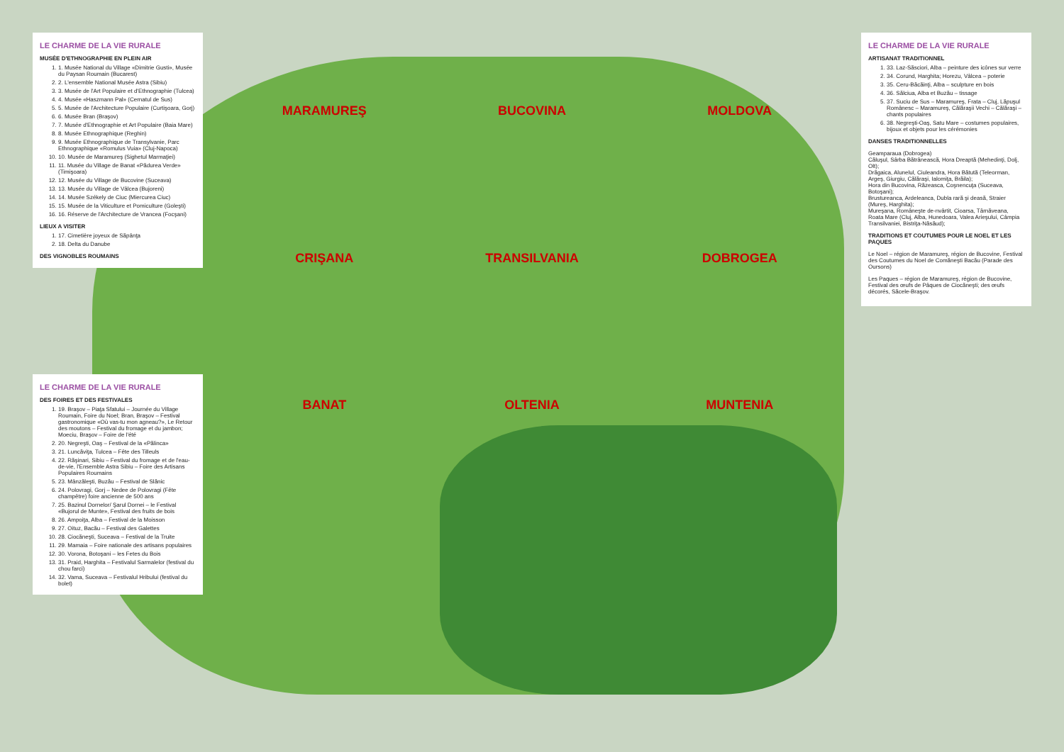LE CHARME DE LA VIE RURALE
MUSÉE D'ETHNOGRAPHIE EN PLEIN AIR
1. 1. Musée National du Village «Dimitrie Gusti», Musée du Paysan Roumain (Bucarest)
2. 2. L'ensemble National Musée Astra (Sibiu)
3. 3. Musée de l'Art Populaire et d'Ethnographie (Tulcea)
4. 4. Musée «Haszmann Pal» (Cernatul de Sus)
5. 5. Musée de l'Architecture Populaire (Curtişoara, Gorj)
6. 6. Musée Bran (Braşov)
7. 7. Musée d'Ethnographie et Art Populaire (Baia Mare)
8. 8. Musée Ethnographique (Reghin)
9. 9. Musée Ethnographique de Transylvanie, Parc Ethnographique «Romulus Vuia» (Cluj-Napoca)
10. 10. Musée de Maramureş (Sighetul Marmaţiei)
11. 11. Musée du Village de Banat «Pădurea Verde» (Timişoara)
12. 12. Musée du Village de Bucovine (Suceava)
13. 13. Musée du Village de Vâlcea (Bujoreni)
14. 14. Musée Székely de Ciuc (Miercurea Ciuc)
15. 15. Musée de la Viticulture et Pomiculture (Goleşti)
16. 16. Réserve de l'Architecture de Vrancea (Focşani)
LIEUX A VISITER
1. 17. Cimetière joyeux de Săpânţa
2. 18. Delta du Danube
DES VIGNOBLES ROUMAINS
LE CHARME DE LA VIE RURALE
DES FOIRES ET DES FESTIVALES
1. 19. Braşov – Piaţa Sfatului – Journée du Village Roumain, Foire du Noel; Bran, Braşov – Festival gastronomique «Où vas-tu mon agneau?», Le Retour des moutons – Festival du fromage et du jambon; Moeciu, Braşov – Foire de l'été
2. 20. Negreşti, Oaş – Festival de la «Pălinca»
3. 21. Luncăviţa, Tulcea – Fête des Tilleuls
4. 22. Răşinari, Sibiu – Festival du fromage et de l'eau-de-vie, l'Ensemble Astra Sibiu – Foire des Artisans Populaires Roumains
5. 23. Mânzăleşti, Buzău – Festival de Slănic
6. 24. Polovragi, Gorj – Nedee de Polovragi (Fête champêtre) foire ancienne de 500 ans
7. 25. Bazinul Dornelor/ Şarul Dornei – le Festival «Bujorul de Munte», Festival des fruits de bois
8. 26. Ampoiţa, Alba – Festival de la Moisson
9. 27. Oituz, Bacău – Festival des Galettes
10. 28. Ciocăneşti, Suceava – Festival de la Truite
11. 29. Mamaia – Foire nationale des artisans populaires
12. 30. Vorona, Botoşani – les Fetes du Bois
13. 31. Praid, Harghita – Festivalul Sarmalelor (festival du chou farci)
14. 32. Vama, Suceava – Festivalul Hribului (festival du bolet)
MARAMUREŞ
BUCOVINA
MOLDOVA
CRIŞANA
TRANSILVANIA
DOBROGEA
BANAT
OLTENIA
MUNTENIA
LE CHARME DE LA VIE RURALE
ARTISANAT TRADITIONNEL
1. 33. Laz-Săsciori, Alba – peinture des icônes sur verre
2. 34. Corund, Harghita; Horezu, Vâlcea – poterie
3. 35. Ceru-Băcăinţi, Alba – sculpture en bois
4. 36. Sălciua, Alba et Buzău – tissage
5. 37. Suciu de Sus – Maramureş, Frata – Cluj, Lăpuşul Românesc – Maramureş, Călăraşii Vechi – Călăraşi – chants populaires
6. 38. Negreşti-Oaş, Satu Mare – costumes populaires, bijoux et objets pour les cérémonies
DANSES TRADITIONNELLES
Geamparaua (Dobrogea)
Căluşul, Sârba Bătrânească, Hora Dreaptă (Mehedinţi, Dolj, Olt);
Drăgaica, Alunelul, Ciuleandra, Hora Bătută (Teleorman, Argeş, Giurgiu, Călăraşi, Ialomiţa, Brăila);
Hora din Bucovina, Răzeasca, Coşnencuţa (Suceava, Botoşani);
Brustureanca, Ardeleanca, Dubla rară şi deasă, Straier (Mureş, Harghita);
Mureşana, Româneşte de-nvârtit, Cioarsa, Târnăveana, Roata Mare (Cluj, Alba, Hunedoara, Valea Arieşului, Câmpia Transilvaniei, Bistriţa-Năsăud);
TRADITIONS ET COUTUMES POUR LE NOEL ET LES PAQUES
Le Noel – région de Maramureş, région de Bucovine, Festival des Coutumes du Noel de Comăneşti Bacău (Parade des Oursons)
Les Paques – région de Maramureş, région de Bucovine, Festival des œufs de Pâques de Ciocăneşti; des œufs décorés, Săcele-Braşov.